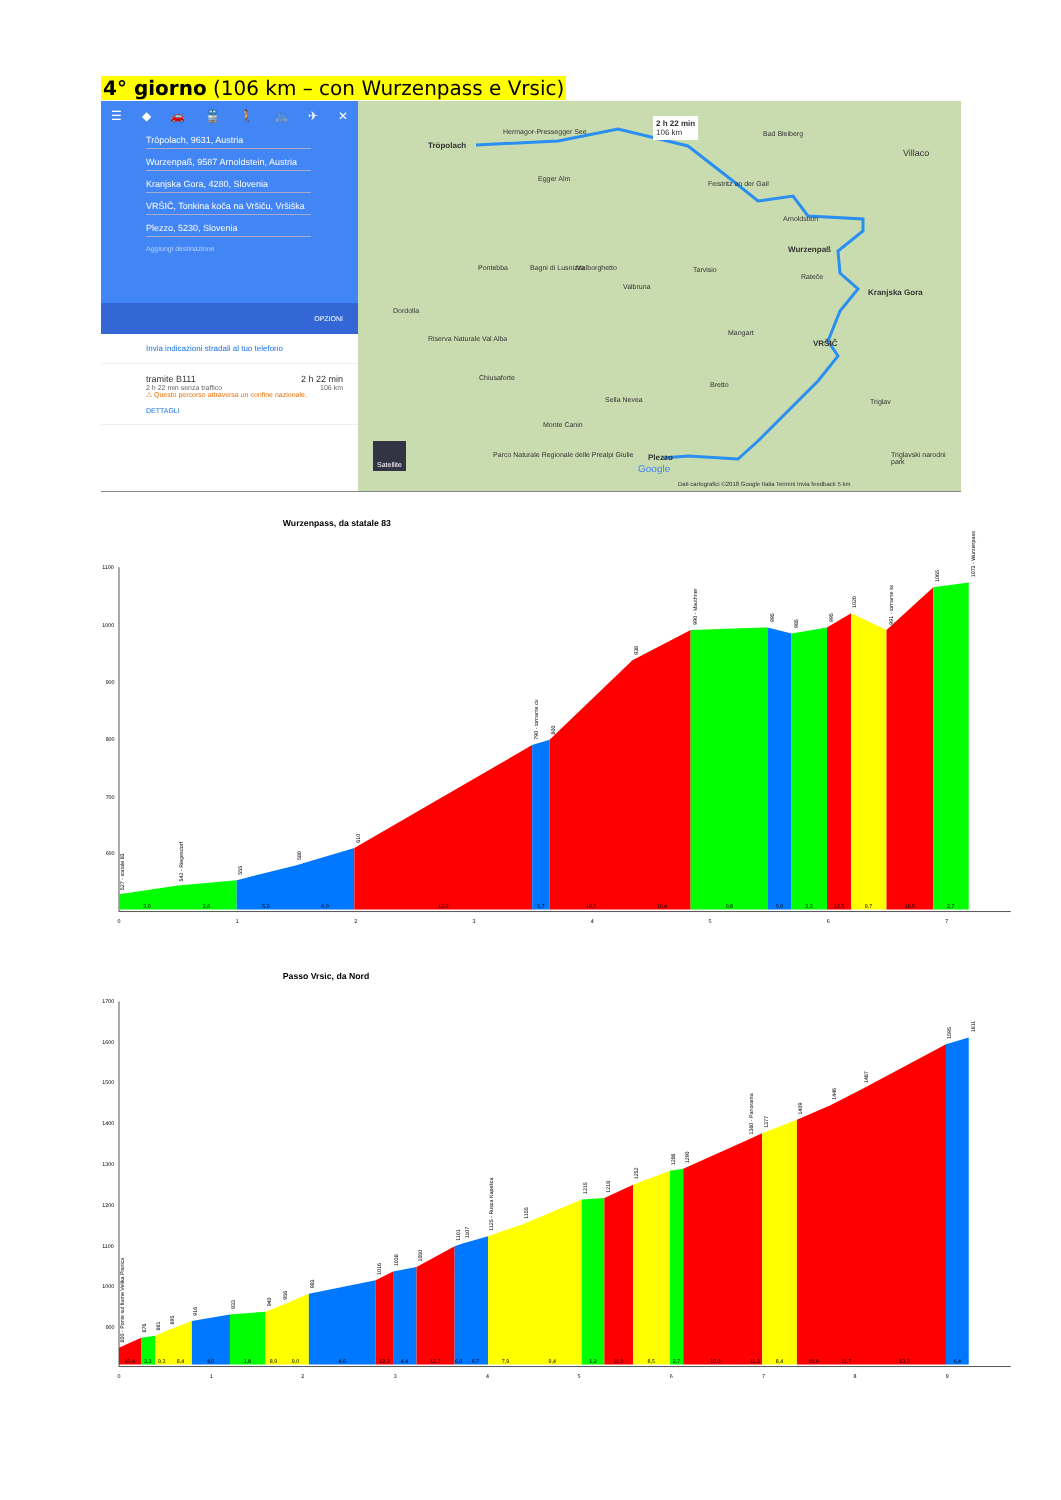4° giorno (106 km – con Wurzenpass e Vrsic)
☰ ◆ 🚗 🚆 🚶 🚲 ✈ ✕
Tröpolach, 9631, Austria
Wurzenpaß, 9587 Arnoldstein, Austria
Kranjska Gora, 4280, Slovenia
VRŠIČ, Tonkina koča na Vršiču, Vršiška
Plezzo, 5230, Slovenia
Aggiungi destinazione
OPZIONI
Invia indicazioni stradali al tuo telefono
tramite B111 2 h 22 min
2 h 22 min senza traffico 106 km
⚠ Questo percorso attraversa un confine nazionale.
DETTAGLI
Tröpolach
Hermagor-Pressegger See
2 h 22 min
106 km Bad Bleiberg
Villaco
Egger Alm
Feistritz an der Gail
Arnoldstein
Wurzenpaß
Pontebba Bagni di Lusnizza Malborghetto Tarvisio
Rateče
Kranjska Gora
Valbruna
Dordolla
Mangart
VRŠIČ Riserva Naturale Val Alba
Chiusaforte
Bretto
Sella Nevea Triglav
Monte Canin
Parco Naturale Regionale delle Prealpi Giulie Plezzo Triglavski narodni park
Satellite
Google
Dati cartografici ©2018 Google Italia Termini Invia feedback 5 km
Wurzenpass, da statale 83
1100
1000
900
800
700
600
3,0
2,6
5,0
6,0
12,0
6,7
10,7
10,4
0,8
5,0
3,3
12,5
9,7
18,5
2,7
0
1
2
3
4
5
6
7
527 - statale 83
542 - Riegesdorf
555
580
610
790 - tornante dx
800
938
990 - Mauthner
995
985
995
1020
991 - tornante sx
1065
1073 - Wurzenpass
Passo Vrsic, da Nord
1700
1600
1500
1400
1300
1200
1100
1000
900
10,4
3,3
9,3
8,4
4,0
1,8
8,9
9,0
4,6
12,2
4,4
12,7
6,0
6,7
7,9
9,4
1,2
11,0
8,5
2,7
10,0
11,2
8,4
10,0
11,7
12,0
6,4
0
1
2
3
4
5
6
7
8
9
850 - Ponte sul fiume Velika Pisnica
876
881
895
916
933
940
956
983
1016
1038
1050
1101
1107
1125 - Rusca Kapelica
1155
1215
1218
1252
1286
1290
1360 - Panorama
1377
1409
1446
1487
1595
1611